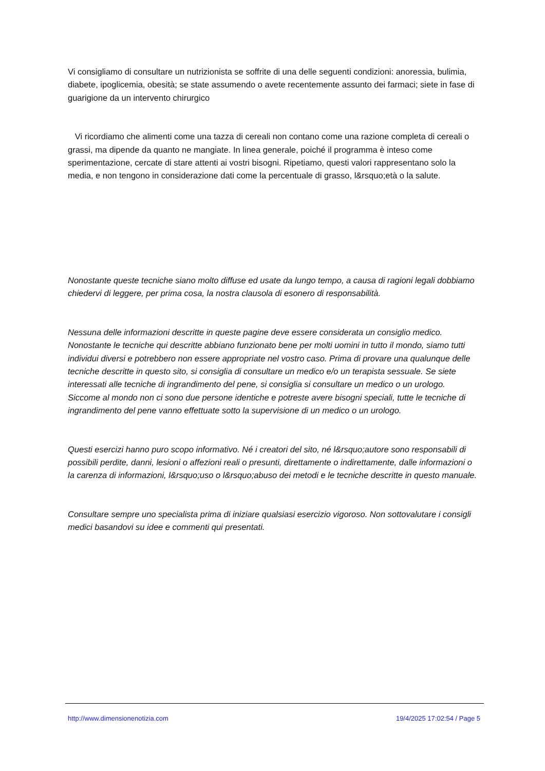Vi consigliamo di consultare un nutrizionista se soffrite di una delle seguenti condizioni: anoressia, bulimia, diabete, ipoglicemia, obesità; se state assumendo o avete recentemente assunto dei farmaci; siete in fase di guarigione da un intervento chirurgico
Vi ricordiamo che alimenti come una tazza di cereali non contano come una razione completa di cereali o grassi, ma dipende da quanto ne mangiate. In linea generale, poiché il programma è inteso come sperimentazione, cercate di stare attenti ai vostri bisogni. Ripetiamo, questi valori rappresentano solo la media, e non tengono in considerazione dati come la percentuale di grasso, l&rsquo;età o la salute.
Nonostante queste tecniche siano molto diffuse ed usate da lungo tempo, a causa di ragioni legali dobbiamo chiedervi di leggere, per prima cosa, la nostra clausola di esonero di responsabilità.
Nessuna delle informazioni descritte in queste pagine deve essere considerata un consiglio medico. Nonostante le tecniche qui descritte abbiano funzionato bene per molti uomini in tutto il mondo, siamo tutti individui diversi e potrebbero non essere appropriate nel vostro caso. Prima di provare una qualunque delle tecniche descritte in questo sito, si consiglia di consultare un medico e/o un terapista sessuale. Se siete interessati alle tecniche di ingrandimento del pene, si consiglia si consultare un medico o un urologo. Siccome al mondo non ci sono due persone identiche e potreste avere bisogni speciali, tutte le tecniche di ingrandimento del pene vanno effettuate sotto la supervisione di un medico o un urologo.
Questi esercizi hanno puro scopo informativo. Né i creatori del sito, né l&rsquo;autore sono responsabili di possibili perdite, danni, lesioni o affezioni reali o presunti, direttamente o indirettamente, dalle informazioni o la carenza di informazioni, l&rsquo;uso o l&rsquo;abuso dei metodi e le tecniche descritte in questo manuale.
Consultare sempre uno specialista prima di iniziare qualsiasi esercizio vigoroso. Non sottovalutare i consigli medici basandovi su idee e commenti qui presentati.
http://www.dimensionenotizia.com 19/4/2025 17:02:54 / Page 5